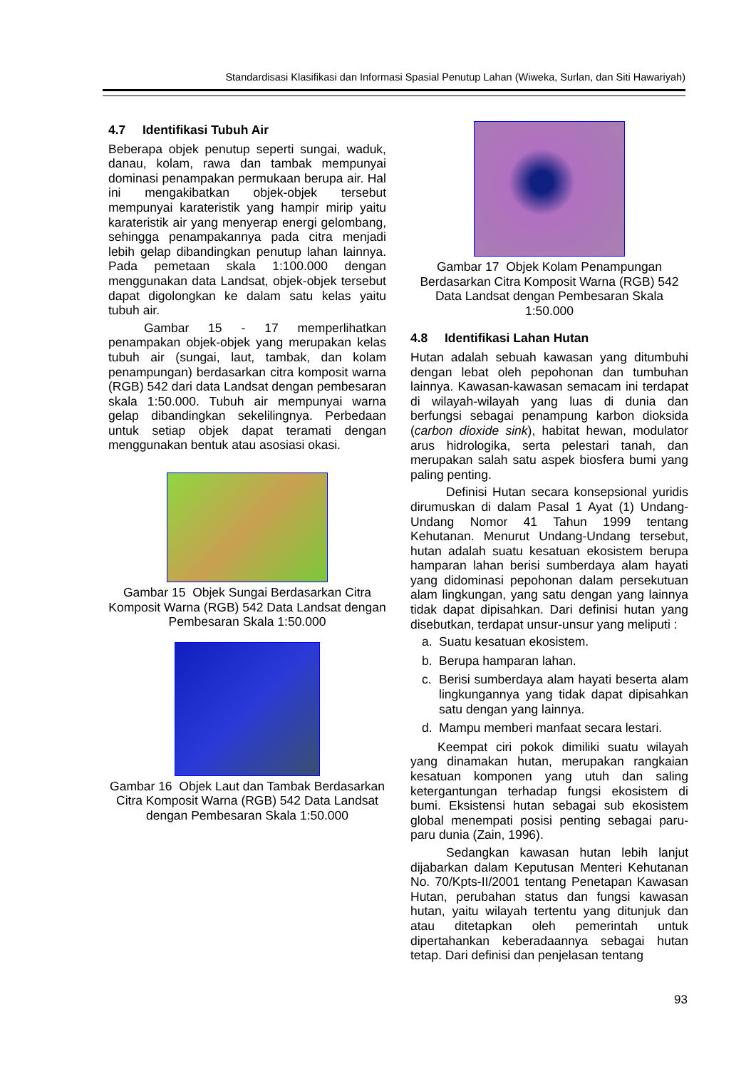Standardisasi Klasifikasi dan Informasi Spasial Penutup Lahan (Wiweka, Surlan, dan Siti Hawariyah)
4.7 Identifikasi Tubuh Air
Beberapa objek penutup seperti sungai, waduk, danau, kolam, rawa dan tambak mempunyai dominasi penampakan permukaan berupa air. Hal ini mengakibatkan objek-objek tersebut mempunyai karateristik yang hampir mirip yaitu karateristik air yang menyerap energi gelombang, sehingga penampakannya pada citra menjadi lebih gelap dibandingkan penutup lahan lainnya. Pada pemetaan skala 1:100.000 dengan menggunakan data Landsat, objek-objek tersebut dapat digolongkan ke dalam satu kelas yaitu tubuh air.
Gambar 15 - 17 memperlihatkan penampakan objek-objek yang merupakan kelas tubuh air (sungai, laut, tambak, dan kolam penampungan) berdasarkan citra komposit warna (RGB) 542 dari data Landsat dengan pembesaran skala 1:50.000. Tubuh air mempunyai warna gelap dibandingkan sekelilingnya. Perbedaan untuk setiap objek dapat teramati dengan menggunakan bentuk atau asosiasi okasi.
Gambar 15 Objek Sungai Berdasarkan Citra Komposit Warna (RGB) 542 Data Landsat dengan Pembesaran Skala 1:50.000
Gambar 16 Objek Laut dan Tambak Berdasarkan Citra Komposit Warna (RGB) 542 Data Landsat dengan Pembesaran Skala 1:50.000
Gambar 17 Objek Kolam Penampungan Berdasarkan Citra Komposit Warna (RGB) 542 Data Landsat dengan Pembesaran Skala 1:50.000
4.8 Identifikasi Lahan Hutan
Hutan adalah sebuah kawasan yang ditumbuhi dengan lebat oleh pepohonan dan tumbuhan lainnya. Kawasan-kawasan semacam ini terdapat di wilayah-wilayah yang luas di dunia dan berfungsi sebagai penampung karbon dioksida (carbon dioxide sink), habitat hewan, modulator arus hidrologika, serta pelestari tanah, dan merupakan salah satu aspek biosfera bumi yang paling penting.
Definisi Hutan secara konsepsional yuridis dirumuskan di dalam Pasal 1 Ayat (1) Undang-Undang Nomor 41 Tahun 1999 tentang Kehutanan. Menurut Undang-Undang tersebut, hutan adalah suatu kesatuan ekosistem berupa hamparan lahan berisi sumberdaya alam hayati yang didominasi pepohonan dalam persekutuan alam lingkungan, yang satu dengan yang lainnya tidak dapat dipisahkan. Dari definisi hutan yang disebutkan, terdapat unsur-unsur yang meliputi :
a. Suatu kesatuan ekosistem.
b. Berupa hamparan lahan.
c. Berisi sumberdaya alam hayati beserta alam lingkungannya yang tidak dapat dipisahkan satu dengan yang lainnya.
d. Mampu memberi manfaat secara lestari.
Keempat ciri pokok dimiliki suatu wilayah yang dinamakan hutan, merupakan rangkaian kesatuan komponen yang utuh dan saling ketergantungan terhadap fungsi ekosistem di bumi. Eksistensi hutan sebagai sub ekosistem global menempati posisi penting sebagai paru-paru dunia (Zain, 1996).
Sedangkan kawasan hutan lebih lanjut dijabarkan dalam Keputusan Menteri Kehutanan No. 70/Kpts-II/2001 tentang Penetapan Kawasan Hutan, perubahan status dan fungsi kawasan hutan, yaitu wilayah tertentu yang ditunjuk dan atau ditetapkan oleh pemerintah untuk dipertahankan keberadaannya sebagai hutan tetap. Dari definisi dan penjelasan tentang
93